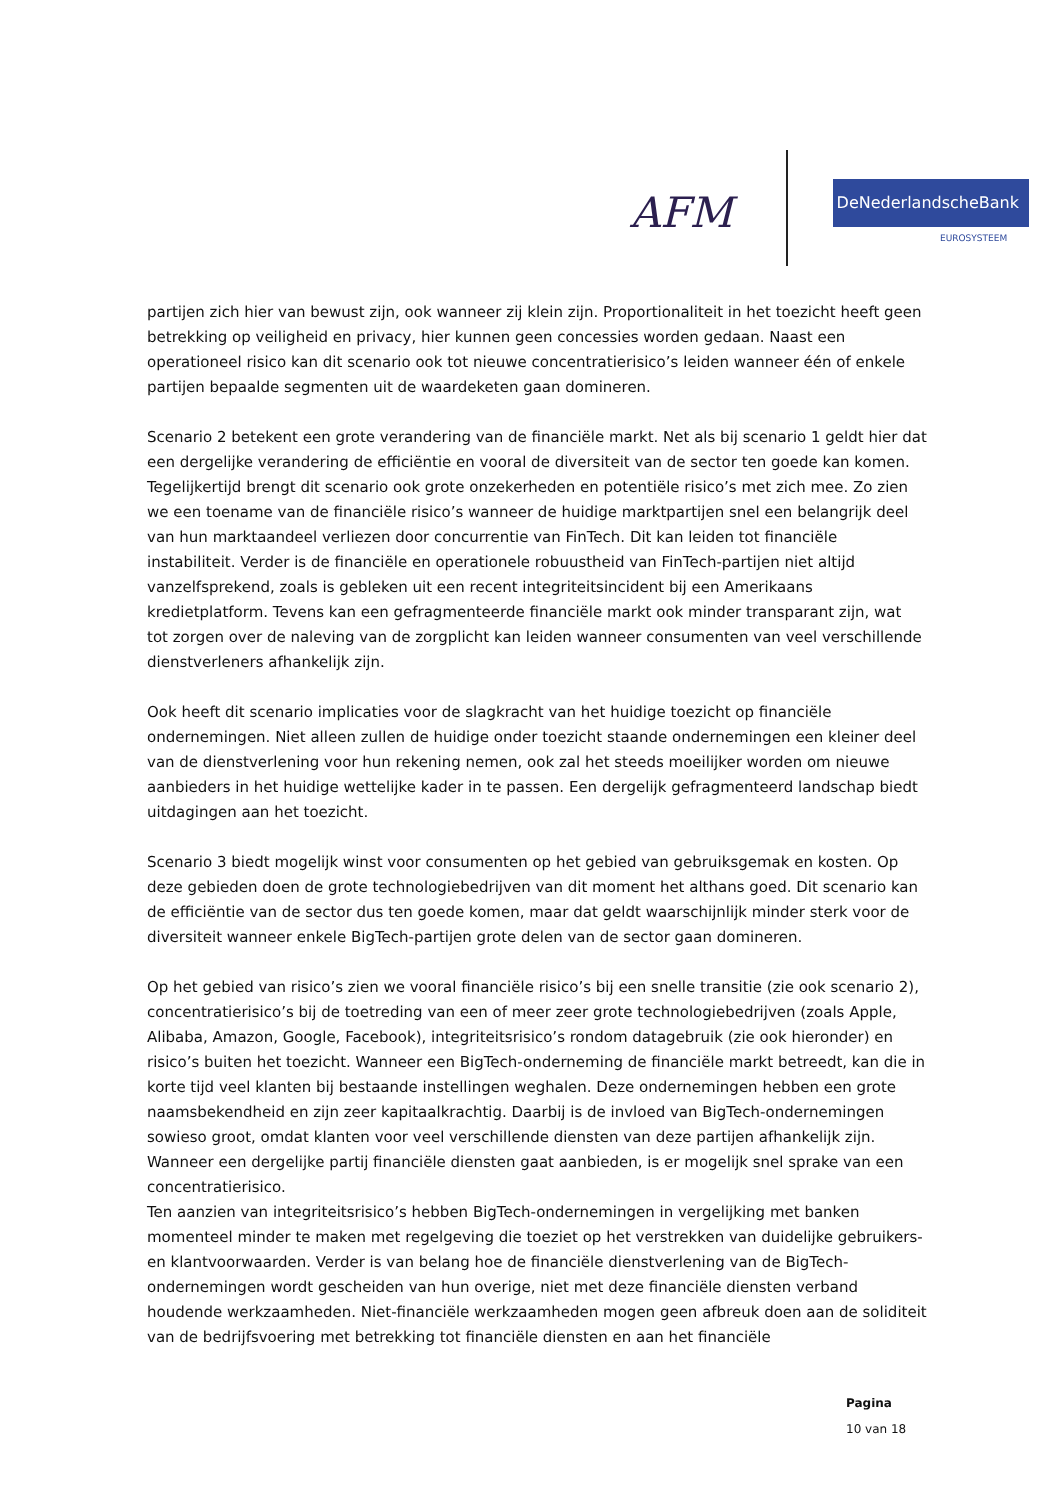AFM
DeNederlandscheBank
EUROSYSTEEM
partijen zich hier van bewust zijn, ook wanneer zij klein zijn. Proportionaliteit in het toezicht heeft geen betrekking op veiligheid en privacy, hier kunnen geen concessies worden gedaan. Naast een operationeel risico kan dit scenario ook tot nieuwe concentratierisico’s leiden wanneer één of enkele partijen bepaalde segmenten uit de waardeketen gaan domineren.
Scenario 2 betekent een grote verandering van de financiële markt. Net als bij scenario 1 geldt hier dat een dergelijke verandering de efficiëntie en vooral de diversiteit van de sector ten goede kan komen. Tegelijkertijd brengt dit scenario ook grote onzekerheden en potentiële risico’s met zich mee. Zo zien we een toename van de financiële risico’s wanneer de huidige marktpartijen snel een belangrijk deel van hun marktaandeel verliezen door concurrentie van FinTech. Dit kan leiden tot financiële instabiliteit. Verder is de financiële en operationele robuustheid van FinTech-partijen niet altijd vanzelfsprekend, zoals is gebleken uit een recent integriteitsincident bij een Amerikaans kredietplatform. Tevens kan een gefragmenteerde financiële markt ook minder transparant zijn, wat tot zorgen over de naleving van de zorgplicht kan leiden wanneer consumenten van veel verschillende dienstverleners afhankelijk zijn.
Ook heeft dit scenario implicaties voor de slagkracht van het huidige toezicht op financiële ondernemingen. Niet alleen zullen de huidige onder toezicht staande ondernemingen een kleiner deel van de dienstverlening voor hun rekening nemen, ook zal het steeds moeilijker worden om nieuwe aanbieders in het huidige wettelijke kader in te passen. Een dergelijk gefragmenteerd landschap biedt uitdagingen aan het toezicht.
Scenario 3 biedt mogelijk winst voor consumenten op het gebied van gebruiksgemak en kosten. Op deze gebieden doen de grote technologiebedrijven van dit moment het althans goed. Dit scenario kan de efficiëntie van de sector dus ten goede komen, maar dat geldt waarschijnlijk minder sterk voor de diversiteit wanneer enkele BigTech-partijen grote delen van de sector gaan domineren.
Op het gebied van risico’s zien we vooral financiële risico’s bij een snelle transitie (zie ook scenario 2), concentratierisico’s bij de toetreding van een of meer zeer grote technologiebedrijven (zoals Apple, Alibaba, Amazon, Google, Facebook), integriteitsrisico’s rondom datagebruik (zie ook hieronder) en risico’s buiten het toezicht. Wanneer een BigTech-onderneming de financiële markt betreedt, kan die in korte tijd veel klanten bij bestaande instellingen weghalen. Deze ondernemingen hebben een grote naamsbekendheid en zijn zeer kapitaalkrachtig. Daarbij is de invloed van BigTech-ondernemingen sowieso groot, omdat klanten voor veel verschillende diensten van deze partijen afhankelijk zijn. Wanneer een dergelijke partij financiële diensten gaat aanbieden, is er mogelijk snel sprake van een concentratierisico.
Ten aanzien van integriteitsrisico’s hebben BigTech-ondernemingen in vergelijking met banken momenteel minder te maken met regelgeving die toeziet op het verstrekken van duidelijke gebruikers- en klantvoorwaarden. Verder is van belang hoe de financiële dienstverlening van de BigTech-ondernemingen wordt gescheiden van hun overige, niet met deze financiële diensten verband houdende werkzaamheden. Niet-financiële werkzaamheden mogen geen afbreuk doen aan de soliditeit van de bedrijfsvoering met betrekking tot financiële diensten en aan het financiële
Pagina
10 van 18